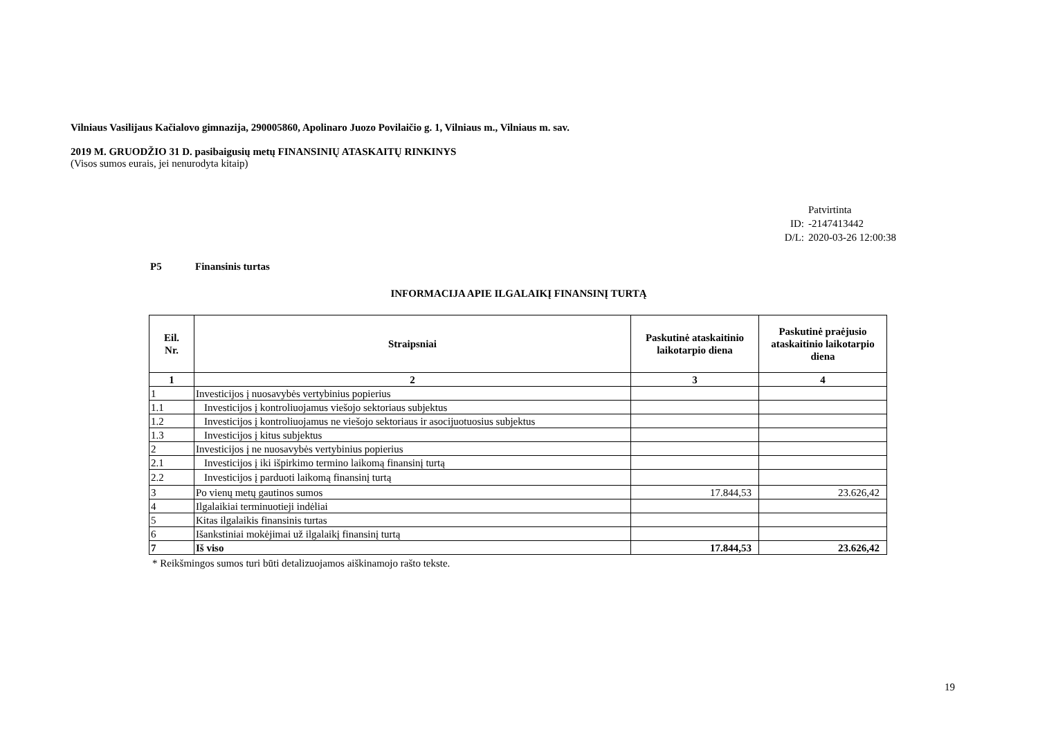Vilniaus Vasilijaus Kačialovo gimnazija, 290005860, Apolinaro Juozo Povilaičio g. 1, Vilniaus m., Vilniaus m. sav.
2019 M. GRUODŽIO 31 D. pasibaigusių metų FINANSINIŲ ATASKAITŲ RINKINYS
(Visos sumos eurais, jei nenurodyta kitaip)
Patvirtinta
ID: -2147413442
D/L: 2020-03-26 12:00:38
P5 Finansinis turtas
INFORMACIJA APIE ILGALAIKĮ FINANSINĮ TURTĄ
| Eil. Nr. | Straipsniai | Paskutinė ataskaitinio laikotarpio diena | Paskutinė praėjusio ataskaitinio laikotarpio diena |
| --- | --- | --- | --- |
| 1 | 2 | 3 | 4 |
| 1 | Investicijos į nuosavybės vertybinius popierius | | |
| 1.1 | Investicijos į kontroliuojamus viešojo sektoriaus subjektus | | |
| 1.2 | Investicijos į kontroliuojamus ne viešojo sektoriaus ir asocijuotuosius subjektus | | |
| 1.3 | Investicijos į kitus subjektus | | |
| 2 | Investicijos į ne nuosavybės vertybinius popierius | | |
| 2.1 | Investicijos į iki išpirkimo termino laikomą finansinį turtą | | |
| 2.2 | Investicijos į parduoti laikomą finansinį turtą | | |
| 3 | Po vienų metų gautinos sumos | 17.844,53 | 23.626,42 |
| 4 | Ilgalaikiai terminuotieji indėliai | | |
| 5 | Kitas ilgalaikis finansinis turtas | | |
| 6 | Išankstiniai mokėjimai už ilgalaikį finansinį turtą | | |
| 7 | Iš viso | 17.844,53 | 23.626,42 |
* Reikšmingos sumos turi būti detalizuojamos aiškinamojo rašto tekste.
19